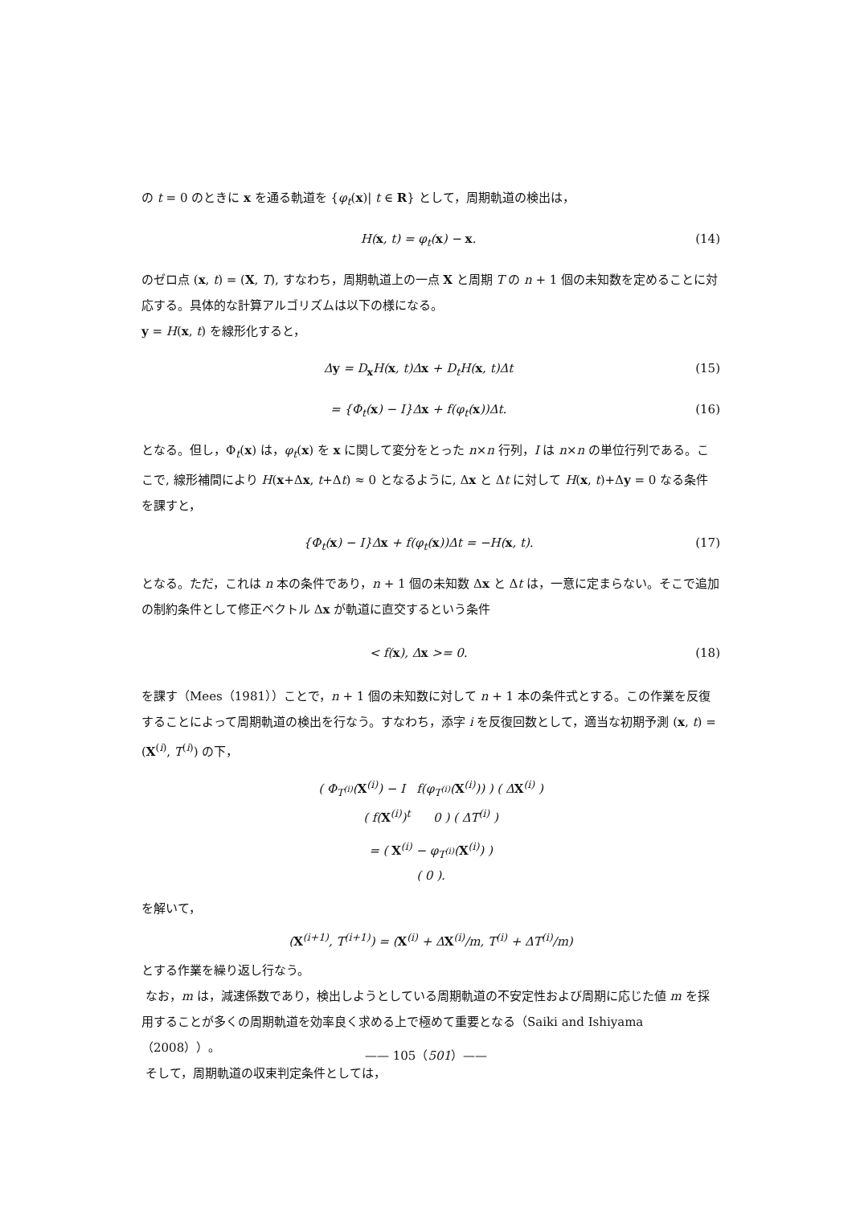の t = 0 のときに x を通る軌道を {φ<sub>t</sub>(x)| t ∈ R} として，周期軌道の検出は，
H(x, t) = φ<sub>t</sub>(x) − x. (14)
のゼロ点 (x, t) = (X, T), すなわち，周期軌道上の一点 X と周期 T の n + 1 個の未知数を定めることに対応する。具体的な計算アルゴリズムは以下の様になる。
y = H(x, t) を線形化すると，
Δy = D<sub>x</sub>H(x, t)Δx + D<sub>t</sub>H(x, t)Δt (15)
= {Φ<sub>t</sub>(x) − I}Δx + f(φ<sub>t</sub>(x))Δt. (16)
となる。但し，Φ<sub>t</sub>(x) は，φ<sub>t</sub>(x) を x に関して変分をとった n×n 行列，I は n×n の単位行列である。ここで, 線形補間により H(x+Δx, t+Δt) ≈ 0 となるように, Δx と Δt に対して H(x, t)+Δy = 0 なる条件を課すと，
{Φ<sub>t</sub>(x) − I}Δx + f(φ<sub>t</sub>(x))Δt = −H(x, t). (17)
となる。ただ，これは n 本の条件であり，n + 1 個の未知数 Δx と Δt は，一意に定まらない。そこで追加の制約条件として修正ベクトル Δx が軌道に直交するという条件
< f(x), Δx >= 0. (18)
を課す（Mees（1981））ことで，n + 1 個の未知数に対して n + 1 本の条件式とする。この作業を反復することによって周期軌道の検出を行なう。すなわち，添字 i を反復回数として，適当な初期予測 (x, t) = (X<sup>(i)</sup>, T<sup>(i)</sup>) の下，
( Φ<sub>T<sup>(i)</sup></sub>(X<sup>(i)</sup>) − I f(φ<sub>T<sup>(i)</sup></sub>(X<sup>(i)</sup>)) ) ( ΔX<sup>(i)</sup> )
( f(X<sup>(i)</sup>)<sup>t</sup> 0 ) ( ΔT<sup>(i)</sup> )
= ( X<sup>(i)</sup> − φ<sub>T<sup>(i)</sup></sub>(X<sup>(i)</sup>) )
( 0 ).
を解いて，
(X<sup>(i+1)</sup>, T<sup>(i+1)</sup>) = (X<sup>(i)</sup> + ΔX<sup>(i)</sup>/m, T<sup>(i)</sup> + ΔT<sup>(i)</sup>/m)
とする作業を繰り返し行なう。
なお，m は，減速係数であり，検出しようとしている周期軌道の不安定性および周期に応じた値 m を採用することが多くの周期軌道を効率良く求める上で極めて重要となる（Saiki and Ishiyama（2008））。
そして，周期軌道の収束判定条件としては，
—— 105（501）——